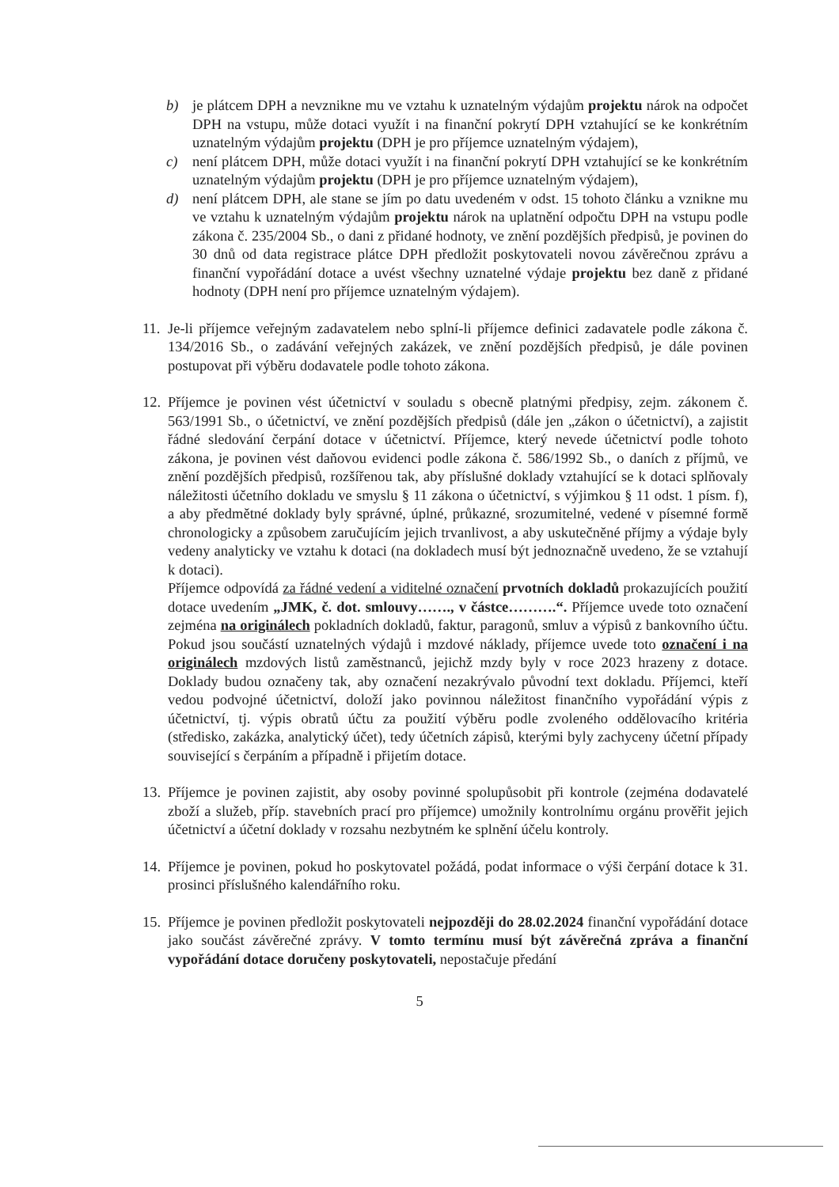b) je plátcem DPH a nevznikne mu ve vztahu k uznatelným výdajům projektu nárok na odpočet DPH na vstupu, může dotaci využít i na finanční pokrytí DPH vztahující se ke konkrétním uznatelným výdajům projektu (DPH je pro příjemce uznatelným výdajem),
c) není plátcem DPH, může dotaci využít i na finanční pokrytí DPH vztahující se ke konkrétním uznatelným výdajům projektu (DPH je pro příjemce uznatelným výdajem),
d) není plátcem DPH, ale stane se jím po datu uvedeném v odst. 15 tohoto článku a vznikne mu ve vztahu k uznatelným výdajům projektu nárok na uplatnění odpočtu DPH na vstupu podle zákona č. 235/2004 Sb., o dani z přidané hodnoty, ve znění pozdějších předpisů, je povinen do 30 dnů od data registrace plátce DPH předložit poskytovateli novou závěrečnou zprávu a finanční vypořádání dotace a uvést všechny uznatelné výdaje projektu bez daně z přidané hodnoty (DPH není pro příjemce uznatelným výdajem).
11. Je-li příjemce veřejným zadavatelem nebo splní-li příjemce definici zadavatele podle zákona č. 134/2016 Sb., o zadávání veřejných zakázek, ve znění pozdějších předpisů, je dále povinen postupovat při výběru dodavatele podle tohoto zákona.
12.
Příjemce je povinen vést účetnictví v souladu s obecně platnými předpisy, zejm. zákonem č. 563/1991 Sb., o účetnictví, ve znění pozdějších předpisů (dále jen „zákon o účetnictví), a zajistit řádné sledování čerpání dotace v účetnictví. Příjemce, který nevede účetnictví podle tohoto zákona, je povinen vést daňovou evidenci podle zákona č. 586/1992 Sb., o daních z příjmů, ve znění pozdějších předpisů, rozšířenou tak, aby příslušné doklady vztahující se k dotaci splňovaly náležitosti účetního dokladu ve smyslu § 11 zákona o účetnictví, s výjimkou § 11 odst. 1 písm. f), a aby předmětné doklady byly správné, úplné, průkazné, srozumitelné, vedené v písemné formě chronologicky a způsobem zaručujícím jejich trvanlivost, a aby uskutečněné příjmy a výdaje byly vedeny analyticky ve vztahu k dotaci (na dokladech musí být jednoznačně uvedeno, že se vztahují k dotaci).
Příjemce odpovídá za řádné vedení a viditelné označení prvotních dokladů prokazujících použití dotace uvedením „JMK, č. dot. smlouvy……., v částce……….“. Příjemce uvede toto označení zejména na originálech pokladních dokladů, faktur, paragonů, smluv a výpisů z bankovního účtu. Pokud jsou součástí uznatelných výdajů i mzdové náklady, příjemce uvede toto označení i na originálech mzdových listů zaměstnanců, jejichž mzdy byly v roce 2023 hrazeny z dotace. Doklady budou označeny tak, aby označení nezakrývalo původní text dokladu. Příjemci, kteří vedou podvojné účetnictví, doloží jako povinnou náležitost finančního vypořádání výpis z účetnictví, tj. výpis obratů účtu za použití výběru podle zvoleného oddělovacího kritéria (středisko, zakázka, analytický účet), tedy účetních zápisů, kterými byly zachyceny účetní případy související s čerpáním a případně i přijetím dotace.
13. Příjemce je povinen zajistit, aby osoby povinné spolupůsobit při kontrole (zejména dodavatelé zboží a služeb, příp. stavebních prací pro příjemce) umožnily kontrolnímu orgánu prověřit jejich účetnictví a účetní doklady v rozsahu nezbytném ke splnění účelu kontroly.
14. Příjemce je povinen, pokud ho poskytovatel požádá, podat informace o výši čerpání dotace k 31. prosinci příslušného kalendářního roku.
15. Příjemce je povinen předložit poskytovateli nejpozději do 28.02.2024 finanční vypořádání dotace jako součást závěrečné zprávy. V tomto termínu musí být závěrečná zpráva a finanční vypořádání dotace doručeny poskytovateli, nepostačuje předání
5